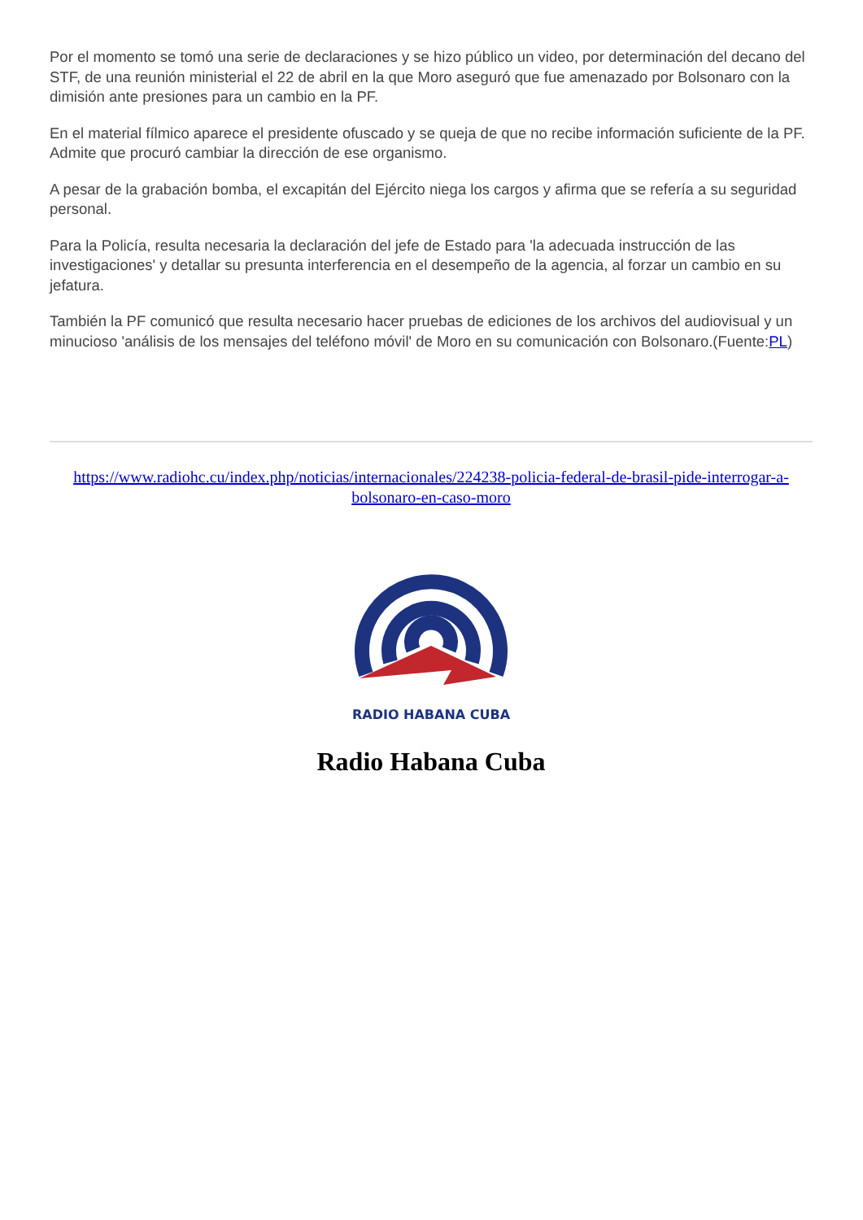Por el momento se tomó una serie de declaraciones y se hizo público un video, por determinación del decano del STF, de una reunión ministerial el 22 de abril en la que Moro aseguró que fue amenazado por Bolsonaro con la dimisión ante presiones para un cambio en la PF.
En el material fílmico aparece el presidente ofuscado y se queja de que no recibe información suficiente de la PF. Admite que procuró cambiar la dirección de ese organismo.
A pesar de la grabación bomba, el excapitán del Ejército niega los cargos y afirma que se refería a su seguridad personal.
Para la Policía, resulta necesaria la declaración del jefe de Estado para 'la adecuada instrucción de las investigaciones' y detallar su presunta interferencia en el desempeño de la agencia, al forzar un cambio en su jefatura.
También la PF comunicó que resulta necesario hacer pruebas de ediciones de los archivos del audiovisual y un minucioso 'análisis de los mensajes del teléfono móvil' de Moro en su comunicación con Bolsonaro.(Fuente:PL)
https://www.radiohc.cu/index.php/noticias/internacionales/224238-policia-federal-de-brasil-pide-interrogar-a-bolsonaro-en-caso-moro
RADIO HABANA CUBA
Radio Habana Cuba